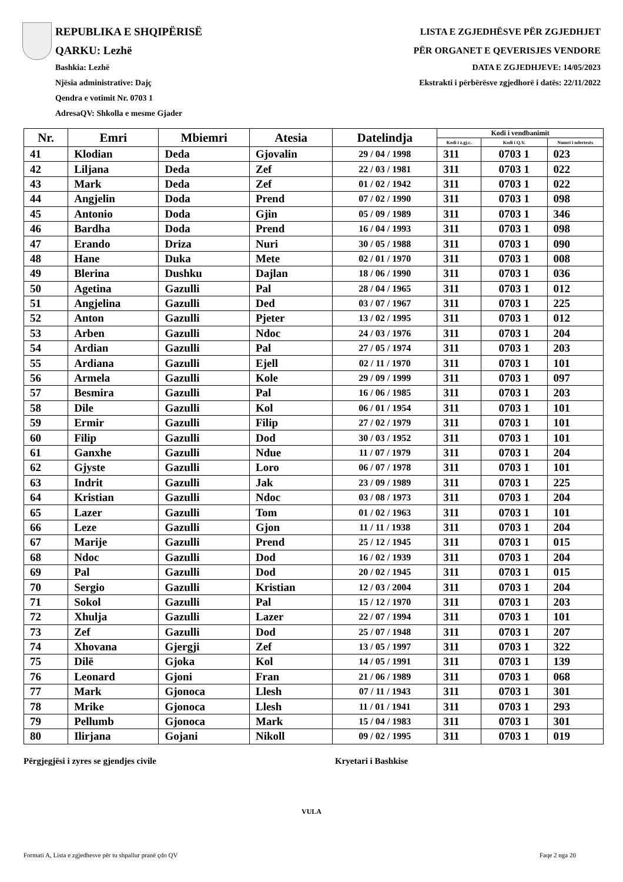REPUBLIKA E SHQIPËRISË
QARKU: Lezhë
Bashkia: Lezhë
Njësia administrative: Dajç
Qendra e votimit Nr. 0703 1
AdresaQV: Shkolla e mesme Gjader
LISTA E ZGJEDHËSVE PËR ZGJEDHJET
PËR ORGANET E QEVERISJES VENDORE
DATA E ZGJEDHJEVE: 14/05/2023
Ekstrakti i përbërësve zgjedhorë i datës: 22/11/2022
| Nr. | Emri | Mbiemri | Atesia | Datelindja | Kodi i vendbanimit | | |
| --- | --- | --- | --- | --- | --- | --- | --- |
| | | | | | Kodi i z.gj.c. | Kodi i Q.V. | Numri i ndertesës |
| 41 | Klodian | Deda | Gjovalin | 29 / 04 / 1998 | 311 | 0703 1 | 023 |
| 42 | Liljana | Deda | Zef | 22 / 03 / 1981 | 311 | 0703 1 | 022 |
| 43 | Mark | Deda | Zef | 01 / 02 / 1942 | 311 | 0703 1 | 022 |
| 44 | Angjelin | Doda | Prend | 07 / 02 / 1990 | 311 | 0703 1 | 098 |
| 45 | Antonio | Doda | Gjin | 05 / 09 / 1989 | 311 | 0703 1 | 346 |
| 46 | Bardha | Doda | Prend | 16 / 04 / 1993 | 311 | 0703 1 | 098 |
| 47 | Erando | Driza | Nuri | 30 / 05 / 1988 | 311 | 0703 1 | 090 |
| 48 | Hane | Duka | Mete | 02 / 01 / 1970 | 311 | 0703 1 | 008 |
| 49 | Blerina | Dushku | Dajlan | 18 / 06 / 1990 | 311 | 0703 1 | 036 |
| 50 | Agetina | Gazulli | Pal | 28 / 04 / 1965 | 311 | 0703 1 | 012 |
| 51 | Angjelina | Gazulli | Ded | 03 / 07 / 1967 | 311 | 0703 1 | 225 |
| 52 | Anton | Gazulli | Pjeter | 13 / 02 / 1995 | 311 | 0703 1 | 012 |
| 53 | Arben | Gazulli | Ndoc | 24 / 03 / 1976 | 311 | 0703 1 | 204 |
| 54 | Ardian | Gazulli | Pal | 27 / 05 / 1974 | 311 | 0703 1 | 203 |
| 55 | Ardiana | Gazulli | Ejell | 02 / 11 / 1970 | 311 | 0703 1 | 101 |
| 56 | Armela | Gazulli | Kole | 29 / 09 / 1999 | 311 | 0703 1 | 097 |
| 57 | Besmira | Gazulli | Pal | 16 / 06 / 1985 | 311 | 0703 1 | 203 |
| 58 | Dile | Gazulli | Kol | 06 / 01 / 1954 | 311 | 0703 1 | 101 |
| 59 | Ermir | Gazulli | Filip | 27 / 02 / 1979 | 311 | 0703 1 | 101 |
| 60 | Filip | Gazulli | Dod | 30 / 03 / 1952 | 311 | 0703 1 | 101 |
| 61 | Ganxhe | Gazulli | Ndue | 11 / 07 / 1979 | 311 | 0703 1 | 204 |
| 62 | Gjyste | Gazulli | Loro | 06 / 07 / 1978 | 311 | 0703 1 | 101 |
| 63 | Indrit | Gazulli | Jak | 23 / 09 / 1989 | 311 | 0703 1 | 225 |
| 64 | Kristian | Gazulli | Ndoc | 03 / 08 / 1973 | 311 | 0703 1 | 204 |
| 65 | Lazer | Gazulli | Tom | 01 / 02 / 1963 | 311 | 0703 1 | 101 |
| 66 | Leze | Gazulli | Gjon | 11 / 11 / 1938 | 311 | 0703 1 | 204 |
| 67 | Marije | Gazulli | Prend | 25 / 12 / 1945 | 311 | 0703 1 | 015 |
| 68 | Ndoc | Gazulli | Dod | 16 / 02 / 1939 | 311 | 0703 1 | 204 |
| 69 | Pal | Gazulli | Dod | 20 / 02 / 1945 | 311 | 0703 1 | 015 |
| 70 | Sergio | Gazulli | Kristian | 12 / 03 / 2004 | 311 | 0703 1 | 204 |
| 71 | Sokol | Gazulli | Pal | 15 / 12 / 1970 | 311 | 0703 1 | 203 |
| 72 | Xhulja | Gazulli | Lazer | 22 / 07 / 1994 | 311 | 0703 1 | 101 |
| 73 | Zef | Gazulli | Dod | 25 / 07 / 1948 | 311 | 0703 1 | 207 |
| 74 | Xhovana | Gjergji | Zef | 13 / 05 / 1997 | 311 | 0703 1 | 322 |
| 75 | Dilë | Gjoka | Kol | 14 / 05 / 1991 | 311 | 0703 1 | 139 |
| 76 | Leonard | Gjoni | Fran | 21 / 06 / 1989 | 311 | 0703 1 | 068 |
| 77 | Mark | Gjonoca | Llesh | 07 / 11 / 1943 | 311 | 0703 1 | 301 |
| 78 | Mrike | Gjonoca | Llesh | 11 / 01 / 1941 | 311 | 0703 1 | 293 |
| 79 | Pellumb | Gjonoca | Mark | 15 / 04 / 1983 | 311 | 0703 1 | 301 |
| 80 | Ilirjana | Gojani | Nikoll | 09 / 02 / 1995 | 311 | 0703 1 | 019 |
Përgjegjësi i zyres se gjendjes civile Kryetari i Bashkise
VULA
Formati A, Lista e zgjedhesve për tu shpallur pranë çdo QV Faqe 2 nga 20